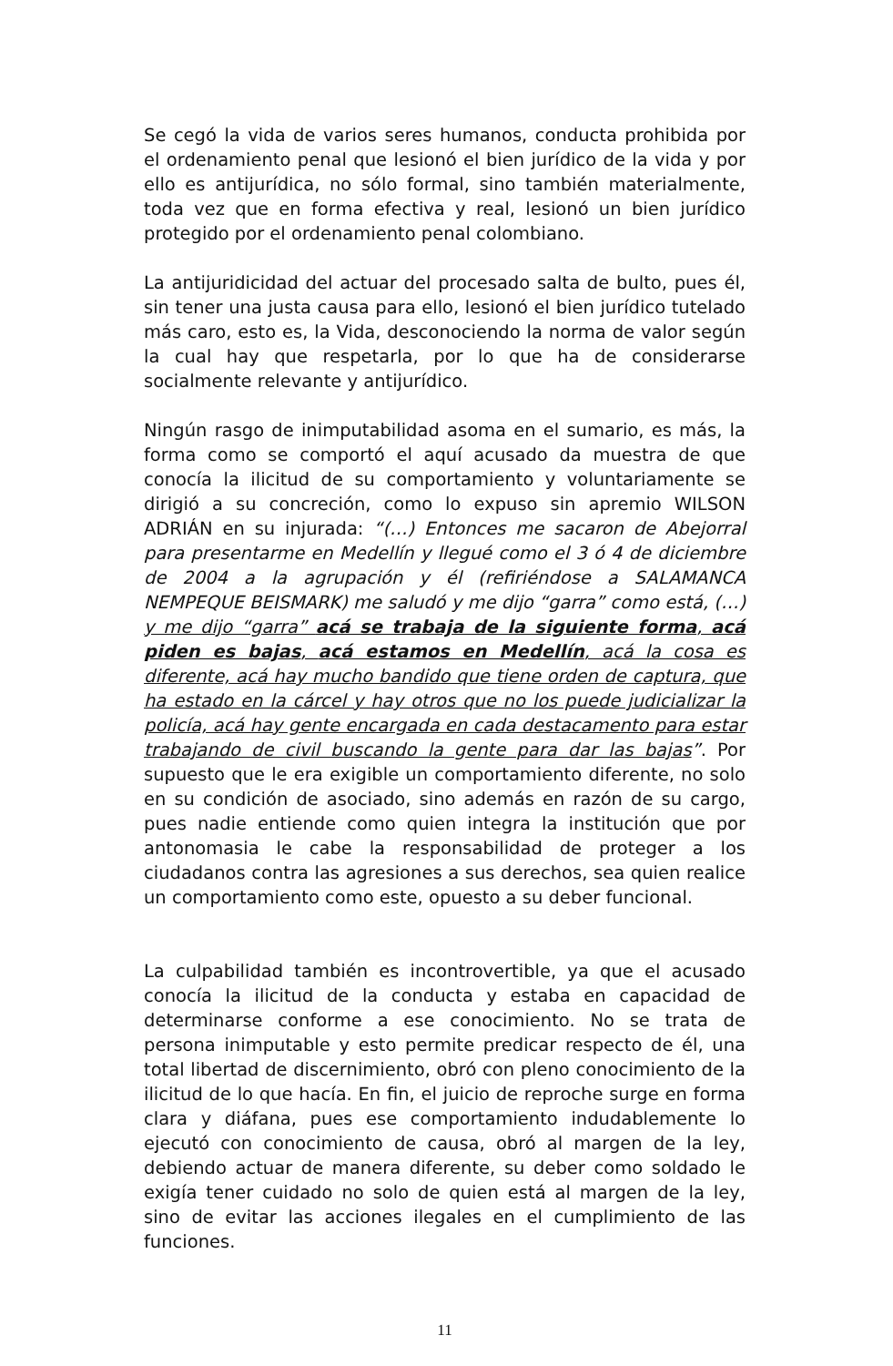Se cegó la vida de varios seres humanos, conducta prohibida por el ordenamiento penal que lesionó el bien jurídico de la vida y por ello es antijurídica, no sólo formal, sino también materialmente, toda vez que en forma efectiva y real, lesionó un bien jurídico protegido por el ordenamiento penal colombiano.
La antijuridicidad del actuar del procesado salta de bulto, pues él, sin tener una justa causa para ello, lesionó el bien jurídico tutelado más caro, esto es, la Vida, desconociendo la norma de valor según la cual hay que respetarla, por lo que ha de considerarse socialmente relevante y antijurídico.
Ningún rasgo de inimputabilidad asoma en el sumario, es más, la forma como se comportó el aquí acusado da muestra de que conocía la ilicitud de su comportamiento y voluntariamente se dirigió a su concreción, como lo expuso sin apremio WILSON ADRIÁN en su injurada: “(…) Entonces me sacaron de Abejorral para presentarme en Medellín y llegué como el 3 ó 4 de diciembre de 2004 a la agrupación y él (refiriéndose a SALAMANCA NEMPEQUE BEISMARK) me saludó y me dijo “garra” como está, (…) y me dijo “garra” acá se trabaja de la siguiente forma, acá piden es bajas, acá estamos en Medellín, acá la cosa es diferente, acá hay mucho bandido que tiene orden de captura, que ha estado en la cárcel y hay otros que no los puede judicializar la policía, acá hay gente encargada en cada destacamento para estar trabajando de civil buscando la gente para dar las bajas”. Por supuesto que le era exigible un comportamiento diferente, no solo en su condición de asociado, sino además en razón de su cargo, pues nadie entiende como quien integra la institución que por antonomasia le cabe la responsabilidad de proteger a los ciudadanos contra las agresiones a sus derechos, sea quien realice un comportamiento como este, opuesto a su deber funcional.
La culpabilidad también es incontrovertible, ya que el acusado conocía la ilicitud de la conducta y estaba en capacidad de determinarse conforme a ese conocimiento. No se trata de persona inimputable y esto permite predicar respecto de él, una total libertad de discernimiento, obró con pleno conocimiento de la ilicitud de lo que hacía. En fin, el juicio de reproche surge en forma clara y diáfana, pues ese comportamiento indudablemente lo ejecutó con conocimiento de causa, obró al margen de la ley, debiendo actuar de manera diferente, su deber como soldado le exigía tener cuidado no solo de quien está al margen de la ley, sino de evitar las acciones ilegales en el cumplimiento de las funciones.
11